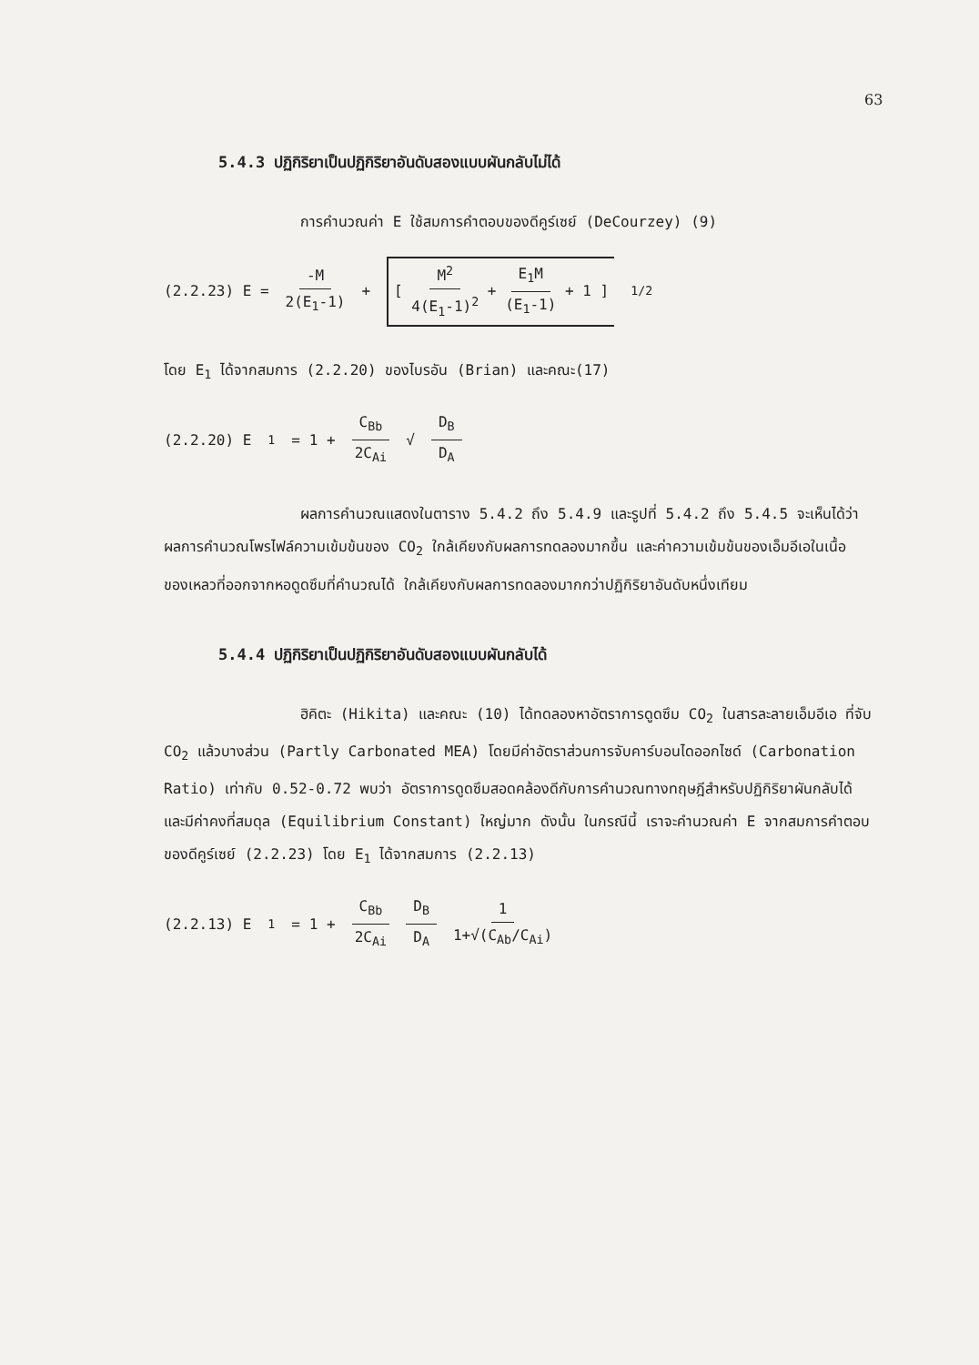63
5.4.3 ปฏิกิริยาเป็นปฏิกิริยาอันดับสองแบบผันกลับไม่ได้
การคำนวณค่า E ใช้สมการคำตอบของดีคูร์เซย์ (DeCourzey) (9)
(2.2.23) E = -M 2(E<sub>1</sub>-1) + [ M<sup>2</sup> 4(E<sub>1</sub>-1)<sup>2</sup> + E<sub>1</sub>M (E<sub>1</sub>-1) + 1 ]<sup>1/2</sup>
โดย E<sub>1</sub> ได้จากสมการ (2.2.20) ของไบรอัน (Brian) และคณะ(17)
(2.2.20) E<sub>1</sub> = 1 + C<sub>Bb</sub> 2C<sub>Ai</sub> √ D<sub>B</sub> D<sub>A</sub>
ผลการคำนวณแสดงในตาราง 5.4.2 ถึง 5.4.9 และรูปที่ 5.4.2 ถึง 5.4.5 จะเห็นได้ว่า ผลการคำนวณโพรไฟล์ความเข้มข้นของ CO<sub>2</sub> ใกล้เคียงกับผลการทดลองมากขึ้น และค่าความเข้มข้นของเอ็มอีเอในเนื้อของเหลวที่ออกจากหอดูดซึมที่คำนวณได้ ใกล้เคียงกับผลการทดลองมากกว่าปฏิกิริยาอันดับหนึ่งเทียม
5.4.4 ปฏิกิริยาเป็นปฏิกิริยาอันดับสองแบบผันกลับได้
ฮิคิตะ (Hikita) และคณะ (10) ได้ทดลองหาอัตราการดูดซึม CO<sub>2</sub> ในสารละลายเอ็มอีเอ ที่จับ CO<sub>2</sub> แล้วบางส่วน (Partly Carbonated MEA) โดยมีค่าอัตราส่วนการจับคาร์บอนไดออกไซด์ (Carbonation Ratio) เท่ากับ 0.52-0.72 พบว่า อัตราการดูดซึมสอดคล้องดีกับการคำนวณทางทฤษฎีสำหรับปฏิกิริยาผันกลับได้ และมีค่าคงที่สมดุล (Equilibrium Constant) ใหญ่มาก ดังนั้น ในกรณีนี้ เราจะคำนวณค่า E จากสมการคำตอบของดีคูร์เซย์ (2.2.23) โดย E<sub>1</sub> ได้จากสมการ (2.2.13)
(2.2.13) E<sub>1</sub> = 1 + C<sub>Bb</sub> 2C<sub>Ai</sub> D<sub>B</sub> D<sub>A</sub> 1 1+√(C<sub>Ab</sub>/C<sub>Ai</sub>)